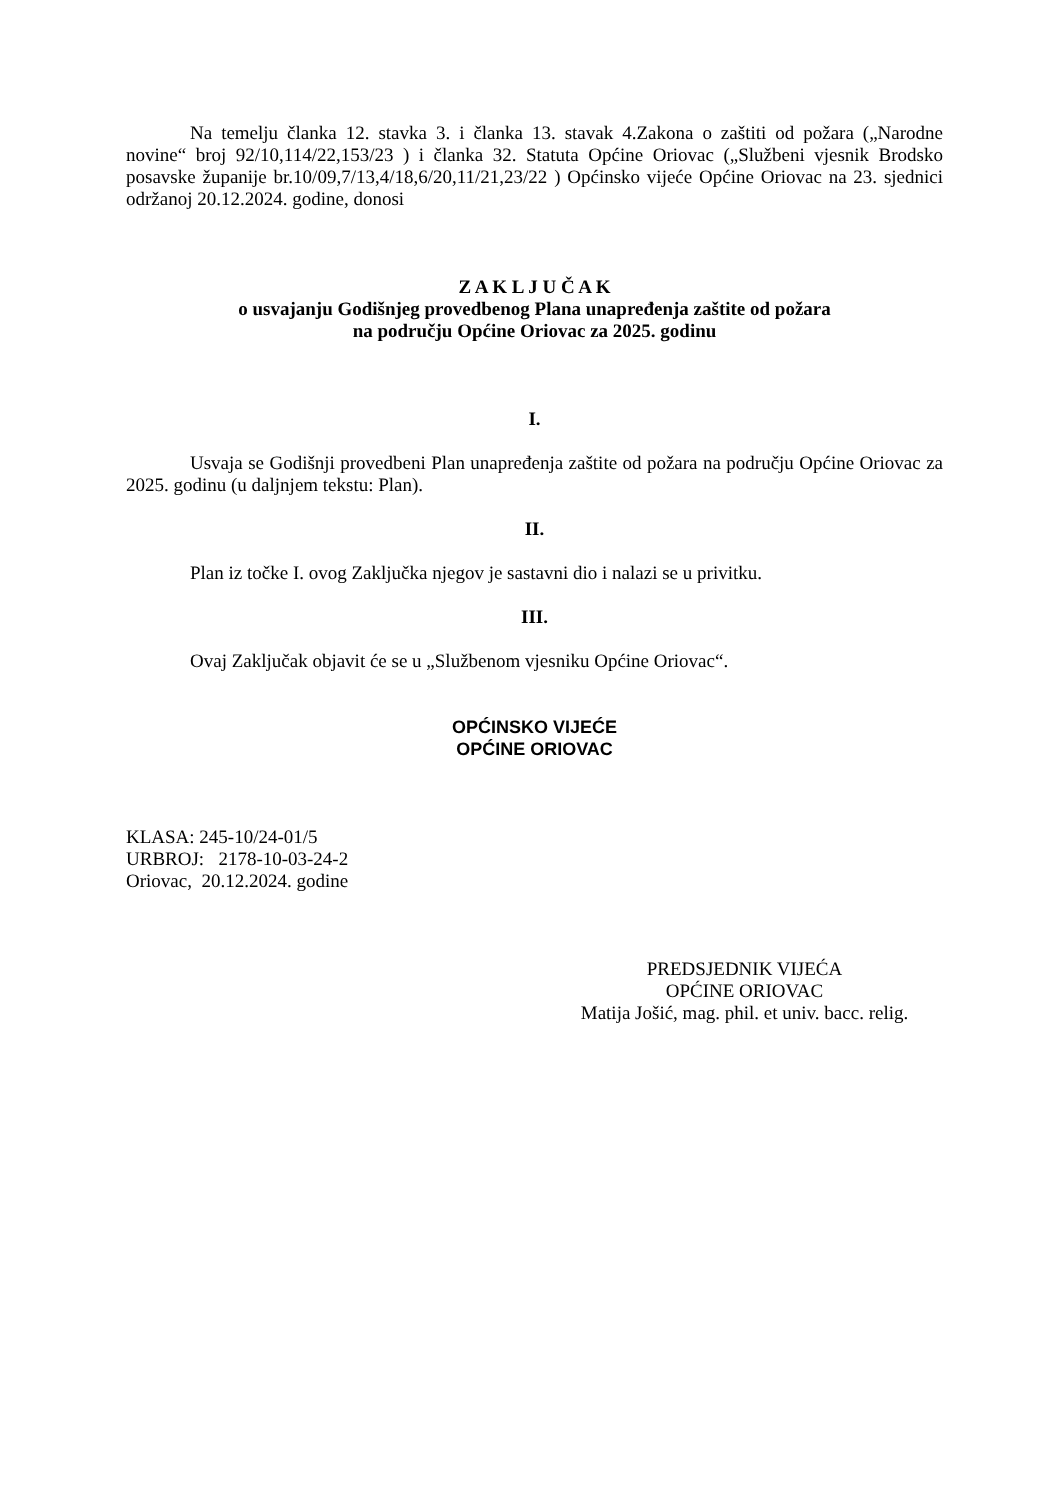Na temelju članka 12. stavka 3. i članka 13. stavak 4.Zakona o zaštiti od požara („Narodne novine“ broj 92/10,114/22,153/23 ) i članka 32. Statuta Općine Oriovac („Službeni vjesnik Brodsko posavske županije br.10/09,7/13,4/18,6/20,11/21,23/22 ) Općinsko vijeće Općine Oriovac na 23. sjednici održanoj 20.12.2024. godine, donosi
Z A K L J U Č A K
o usvajanju Godišnjeg provedbenog Plana unapređenja zaštite od požara
na području Općine Oriovac za 2025. godinu
I.
Usvaja se Godišnji provedbeni Plan unapređenja zaštite od požara na području Općine Oriovac za 2025. godinu (u daljnjem tekstu: Plan).
II.
Plan iz točke I. ovog Zaključka njegov je sastavni dio i nalazi se u privitku.
III.
Ovaj Zaključak objavit će se u „Službenom vjesniku Općine Oriovac“.
OPĆINSKO VIJEĆE
OPĆINE ORIOVAC
KLASA: 245-10/24-01/5
URBROJ: 2178-10-03-24-2
Oriovac, 20.12.2024. godine
PREDSJEDNIK VIJEĆA
OPĆINE ORIOVAC
Matija Jošić, mag. phil. et univ. bacc. relig.